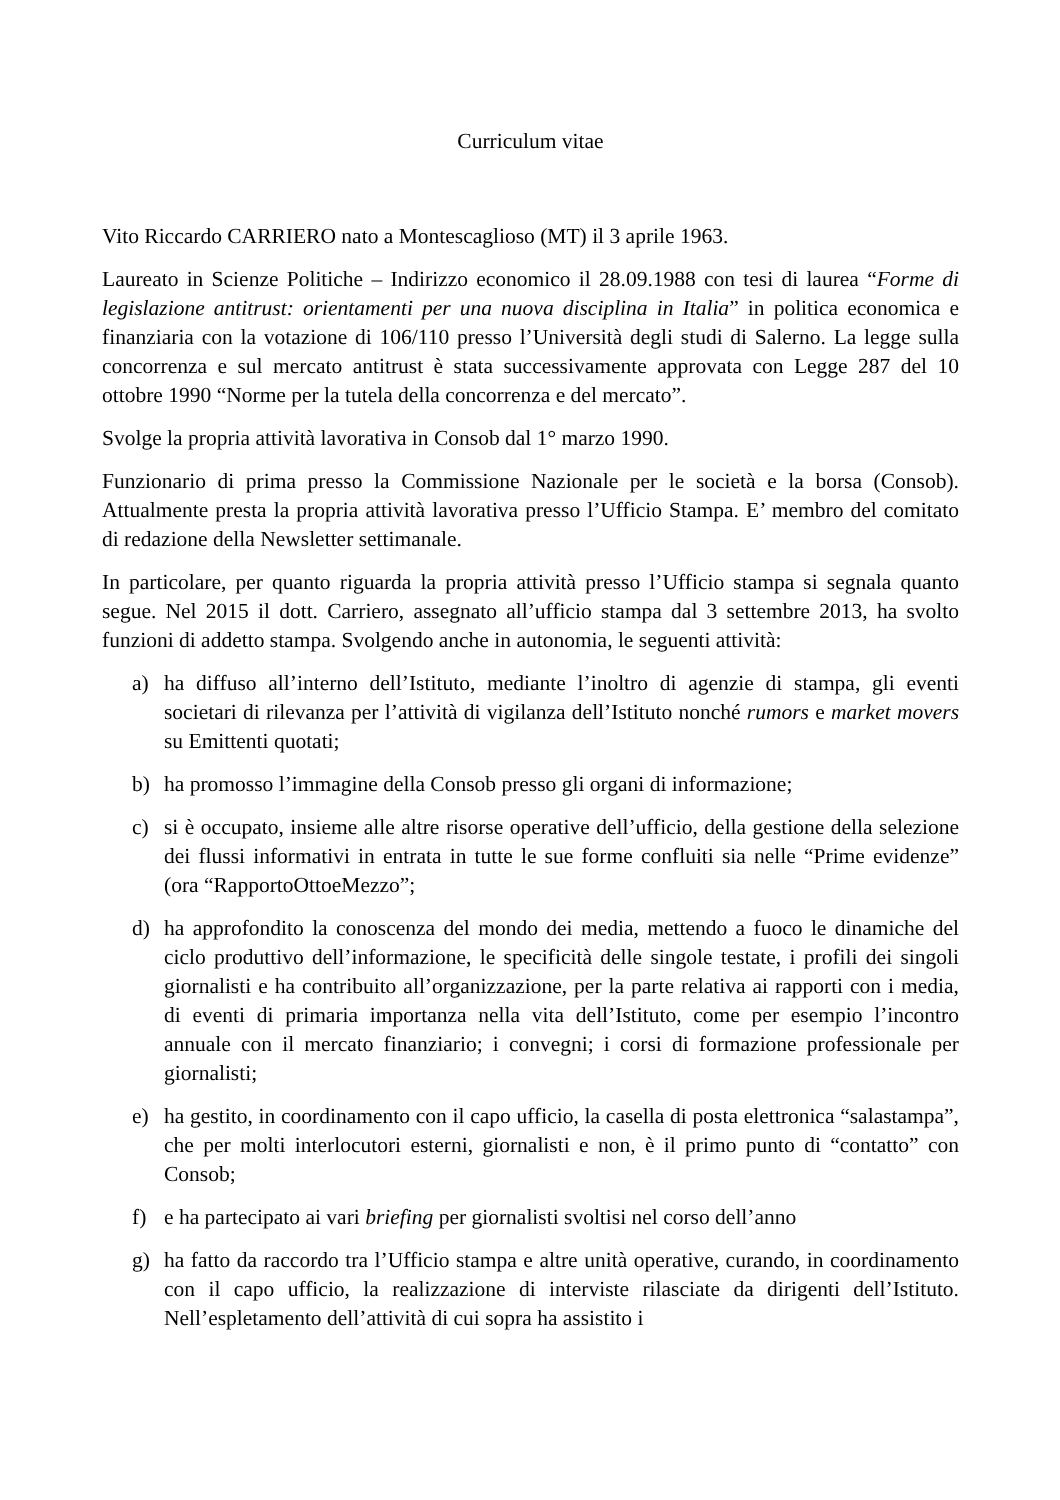Curriculum vitae
Vito Riccardo CARRIERO nato a Montescaglioso (MT) il 3 aprile 1963.
Laureato in Scienze Politiche – Indirizzo economico il 28.09.1988 con tesi di laurea “Forme di legislazione antitrust: orientamenti per una nuova disciplina in Italia” in politica economica e finanziaria con la votazione di 106/110 presso l’Università degli studi di Salerno. La legge sulla concorrenza e sul mercato antitrust è stata successivamente approvata con Legge 287 del 10 ottobre 1990 “Norme per la tutela della concorrenza e del mercato”.
Svolge la propria attività lavorativa in Consob dal 1° marzo 1990.
Funzionario di prima presso la Commissione Nazionale per le società e la borsa (Consob). Attualmente presta la propria attività lavorativa presso l’Ufficio Stampa. E’ membro del comitato di redazione della Newsletter settimanale.
In particolare, per quanto riguarda la propria attività presso l’Ufficio stampa si segnala quanto segue. Nel 2015 il dott. Carriero, assegnato all’ufficio stampa dal 3 settembre 2013, ha svolto funzioni di addetto stampa. Svolgendo anche in autonomia, le seguenti attività:
a) ha diffuso all’interno dell’Istituto, mediante l’inoltro di agenzie di stampa, gli eventi societari di rilevanza per l’attività di vigilanza dell’Istituto nonché rumors e market movers su Emittenti quotati;
b) ha promosso l’immagine della Consob presso gli organi di informazione;
c) si è occupato, insieme alle altre risorse operative dell’ufficio, della gestione della selezione dei flussi informativi in entrata in tutte le sue forme confluiti sia nelle “Prime evidenze” (ora “RapportoOttoeMezzo”;
d) ha approfondito la conoscenza del mondo dei media, mettendo a fuoco le dinamiche del ciclo produttivo dell’informazione, le specificità delle singole testate, i profili dei singoli giornalisti e ha contribuito all’organizzazione, per la parte relativa ai rapporti con i media, di eventi di primaria importanza nella vita dell’Istituto, come per esempio l’incontro annuale con il mercato finanziario; i convegni; i corsi di formazione professionale per giornalisti;
e) ha gestito, in coordinamento con il capo ufficio, la casella di posta elettronica “salastampa”, che per molti interlocutori esterni, giornalisti e non, è il primo punto di “contatto” con Consob;
f) e ha partecipato ai vari briefing per giornalisti svoltisi nel corso dell’anno
g) ha fatto da raccordo tra l’Ufficio stampa e altre unità operative, curando, in coordinamento con il capo ufficio, la realizzazione di interviste rilasciate da dirigenti dell’Istituto. Nell’espletamento dell’attività di cui sopra ha assistito i